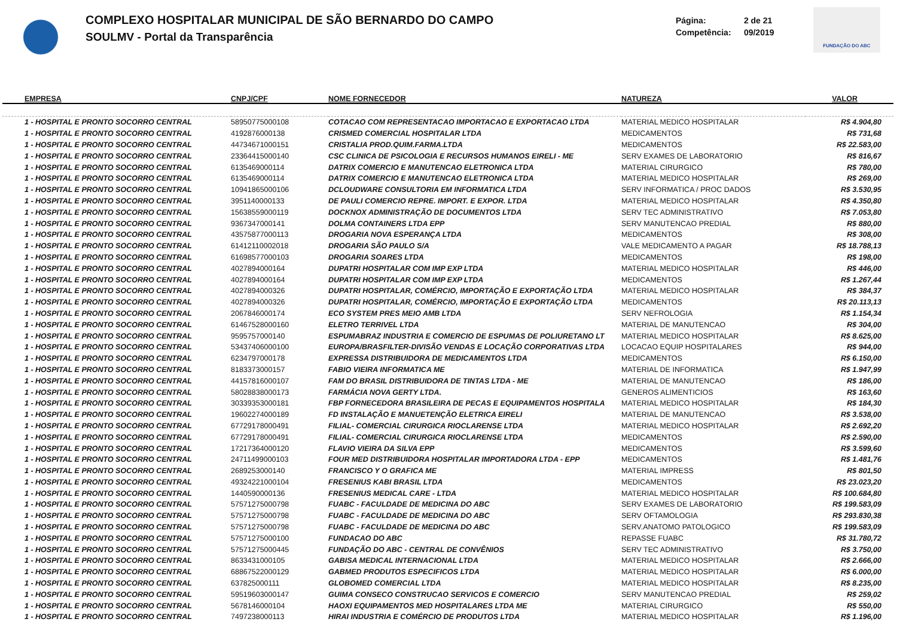COMPLEXO HOSPITALAR MUNICIPAL DE SÃO BERNARDO DO CAMPO
SOULMV - Portal da Transparência
Página: 2 de 21
Competência: 09/2019
FUNDAÇÃO DO ABC
| EMPRESA | CNPJ/CPF | NOME FORNECEDOR | NATUREZA | VALOR |
| --- | --- | --- | --- | --- |
| 1 - HOSPITAL E PRONTO SOCORRO CENTRAL | 58950775000108 | COTACAO COM REPRESENTACAO IMPORTACAO E EXPORTACAO LTDA | MATERIAL MEDICO HOSPITALAR | R$ 4.904,80 |
| 1 - HOSPITAL E PRONTO SOCORRO CENTRAL | 4192876000138 | CRISMED COMERCIAL HOSPITALAR LTDA | MEDICAMENTOS | R$ 731,68 |
| 1 - HOSPITAL E PRONTO SOCORRO CENTRAL | 44734671000151 | CRISTALIA PROD.QUIM.FARMA.LTDA | MEDICAMENTOS | R$ 22.583,00 |
| 1 - HOSPITAL E PRONTO SOCORRO CENTRAL | 23364415000140 | CSC CLINICA DE PSICOLOGIA E RECURSOS HUMANOS EIRELI - ME | SERV EXAMES DE LABORATORIO | R$ 816,67 |
| 1 - HOSPITAL E PRONTO SOCORRO CENTRAL | 6135469000114 | DATRIX COMERCIO E MANUTENCAO ELETRONICA LTDA | MATERIAL CIRURGICO | R$ 780,00 |
| 1 - HOSPITAL E PRONTO SOCORRO CENTRAL | 6135469000114 | DATRIX COMERCIO E MANUTENCAO ELETRONICA LTDA | MATERIAL MEDICO HOSPITALAR | R$ 269,00 |
| 1 - HOSPITAL E PRONTO SOCORRO CENTRAL | 10941865000106 | DCLOUDWARE CONSULTORIA EM INFORMATICA LTDA | SERV INFORMATICA / PROC DADOS | R$ 3.530,95 |
| 1 - HOSPITAL E PRONTO SOCORRO CENTRAL | 3951140000133 | DE PAULI COMERCIO REPRE. IMPORT. E EXPOR. LTDA | MATERIAL MEDICO HOSPITALAR | R$ 4.350,80 |
| 1 - HOSPITAL E PRONTO SOCORRO CENTRAL | 15638559000119 | DOCKNOX ADMINISTRAÇÃO DE DOCUMENTOS LTDA | SERV TEC ADMINISTRATIVO | R$ 7.053,80 |
| 1 - HOSPITAL E PRONTO SOCORRO CENTRAL | 9367347000141 | DOLMA CONTAINERS LTDA EPP | SERV MANUTENCAO PREDIAL | R$ 880,00 |
| 1 - HOSPITAL E PRONTO SOCORRO CENTRAL | 43575877000113 | DROGARIA NOVA ESPERANÇA LTDA | MEDICAMENTOS | R$ 308,00 |
| 1 - HOSPITAL E PRONTO SOCORRO CENTRAL | 61412110002018 | DROGARIA SÃO PAULO S/A | VALE MEDICAMENTO A PAGAR | R$ 18.788,13 |
| 1 - HOSPITAL E PRONTO SOCORRO CENTRAL | 61698577000103 | DROGARIA SOARES LTDA | MEDICAMENTOS | R$ 198,00 |
| 1 - HOSPITAL E PRONTO SOCORRO CENTRAL | 4027894000164 | DUPATRI HOSPITALAR COM IMP EXP LTDA | MATERIAL MEDICO HOSPITALAR | R$ 446,00 |
| 1 - HOSPITAL E PRONTO SOCORRO CENTRAL | 4027894000164 | DUPATRI HOSPITALAR COM IMP EXP LTDA | MEDICAMENTOS | R$ 1.267,44 |
| 1 - HOSPITAL E PRONTO SOCORRO CENTRAL | 4027894000326 | DUPATRI HOSPITALAR, COMÉRCIO, IMPORTAÇÃO E EXPORTAÇÃO LTDA | MATERIAL MEDICO HOSPITALAR | R$ 384,37 |
| 1 - HOSPITAL E PRONTO SOCORRO CENTRAL | 4027894000326 | DUPATRI HOSPITALAR, COMÉRCIO, IMPORTAÇÃO E EXPORTAÇÃO LTDA | MEDICAMENTOS | R$ 20.113,13 |
| 1 - HOSPITAL E PRONTO SOCORRO CENTRAL | 2067846000174 | ECO SYSTEM PRES MEIO AMB LTDA | SERV NEFROLOGIA | R$ 1.154,34 |
| 1 - HOSPITAL E PRONTO SOCORRO CENTRAL | 61467528000160 | ELETRO TERRIVEL LTDA | MATERIAL DE MANUTENCAO | R$ 304,00 |
| 1 - HOSPITAL E PRONTO SOCORRO CENTRAL | 9595757000140 | ESPUMABRAZ INDUSTRIA E COMERCIO DE ESPUMAS DE POLIURETANO LT | MATERIAL MEDICO HOSPITALAR | R$ 8.625,00 |
| 1 - HOSPITAL E PRONTO SOCORRO CENTRAL | 53437406000100 | EUROPA/BRASFILTER-DIVISÃO VENDAS E LOCAÇÃO CORPORATIVAS LTDA | LOCACAO EQUIP HOSPITALARES | R$ 944,00 |
| 1 - HOSPITAL E PRONTO SOCORRO CENTRAL | 6234797000178 | EXPRESSA DISTRIBUIDORA DE MEDICAMENTOS LTDA | MEDICAMENTOS | R$ 6.150,00 |
| 1 - HOSPITAL E PRONTO SOCORRO CENTRAL | 8183373000157 | FABIO VIEIRA INFORMATICA ME | MATERIAL DE INFORMATICA | R$ 1.947,99 |
| 1 - HOSPITAL E PRONTO SOCORRO CENTRAL | 44157816000107 | FAM DO BRASIL DISTRIBUIDORA DE TINTAS LTDA - ME | MATERIAL DE MANUTENCAO | R$ 186,00 |
| 1 - HOSPITAL E PRONTO SOCORRO CENTRAL | 58028838000173 | FARMÁCIA NOVA GERTY LTDA. | GENEROS ALIMENTICIOS | R$ 163,60 |
| 1 - HOSPITAL E PRONTO SOCORRO CENTRAL | 30339353000181 | FBP FORNECEDORA BRASILEIRA DE PECAS E EQUIPAMENTOS HOSPITALA | MATERIAL MEDICO HOSPITALAR | R$ 184,30 |
| 1 - HOSPITAL E PRONTO SOCORRO CENTRAL | 19602274000189 | FD INSTALAÇÃO E MANUETENÇÃO ELETRICA EIRELI | MATERIAL DE MANUTENCAO | R$ 3.538,00 |
| 1 - HOSPITAL E PRONTO SOCORRO CENTRAL | 67729178000491 | FILIAL- COMERCIAL CIRURGICA RIOCLARENSE LTDA | MATERIAL MEDICO HOSPITALAR | R$ 2.692,20 |
| 1 - HOSPITAL E PRONTO SOCORRO CENTRAL | 67729178000491 | FILIAL- COMERCIAL CIRURGICA RIOCLARENSE LTDA | MEDICAMENTOS | R$ 2.590,00 |
| 1 - HOSPITAL E PRONTO SOCORRO CENTRAL | 17217364000120 | FLAVIO VIEIRA DA SILVA EPP | MEDICAMENTOS | R$ 3.599,60 |
| 1 - HOSPITAL E PRONTO SOCORRO CENTRAL | 24711499000103 | FOUR MED DISTRIBUIDORA HOSPITALAR IMPORTADORA LTDA - EPP | MEDICAMENTOS | R$ 1.481,76 |
| 1 - HOSPITAL E PRONTO SOCORRO CENTRAL | 2689253000140 | FRANCISCO Y O GRAFICA ME | MATERIAL IMPRESS | R$ 801,50 |
| 1 - HOSPITAL E PRONTO SOCORRO CENTRAL | 49324221000104 | FRESENIUS KABI BRASIL LTDA | MEDICAMENTOS | R$ 23.023,20 |
| 1 - HOSPITAL E PRONTO SOCORRO CENTRAL | 1440590000136 | FRESENIUS MEDICAL CARE - LTDA | MATERIAL MEDICO HOSPITALAR | R$ 100.684,80 |
| 1 - HOSPITAL E PRONTO SOCORRO CENTRAL | 57571275000798 | FUABC - FACULDADE DE MEDICINA DO ABC | SERV EXAMES DE LABORATORIO | R$ 199.583,09 |
| 1 - HOSPITAL E PRONTO SOCORRO CENTRAL | 57571275000798 | FUABC - FACULDADE DE MEDICINA DO ABC | SERV OFTAMOLOGIA | R$ 293.830,38 |
| 1 - HOSPITAL E PRONTO SOCORRO CENTRAL | 57571275000798 | FUABC - FACULDADE DE MEDICINA DO ABC | SERV.ANATOMO PATOLOGICO | R$ 199.583,09 |
| 1 - HOSPITAL E PRONTO SOCORRO CENTRAL | 57571275000100 | FUNDACAO DO ABC | REPASSE FUABC | R$ 31.780,72 |
| 1 - HOSPITAL E PRONTO SOCORRO CENTRAL | 57571275000445 | FUNDAÇÃO DO ABC - CENTRAL DE CONVÊNIOS | SERV TEC ADMINISTRATIVO | R$ 3.750,00 |
| 1 - HOSPITAL E PRONTO SOCORRO CENTRAL | 8633431000105 | GABISA MEDICAL INTERNACIONAL LTDA | MATERIAL MEDICO HOSPITALAR | R$ 2.666,00 |
| 1 - HOSPITAL E PRONTO SOCORRO CENTRAL | 68867522000129 | GABMED PRODUTOS ESPECIFICOS LTDA | MATERIAL MEDICO HOSPITALAR | R$ 6.000,00 |
| 1 - HOSPITAL E PRONTO SOCORRO CENTRAL | 637825000111 | GLOBOMED COMERCIAL LTDA | MATERIAL MEDICO HOSPITALAR | R$ 8.235,00 |
| 1 - HOSPITAL E PRONTO SOCORRO CENTRAL | 59519603000147 | GUIMA CONSECO CONSTRUCAO SERVICOS E COMERCIO | SERV MANUTENCAO PREDIAL | R$ 259,02 |
| 1 - HOSPITAL E PRONTO SOCORRO CENTRAL | 5678146000104 | HAOXI EQUIPAMENTOS MED HOSPITALARES LTDA ME | MATERIAL CIRURGICO | R$ 550,00 |
| 1 - HOSPITAL E PRONTO SOCORRO CENTRAL | 7497238000113 | HIRAI INDUSTRIA E COMÉRCIO DE PRODUTOS LTDA | MATERIAL MEDICO HOSPITALAR | R$ 1.196,00 |